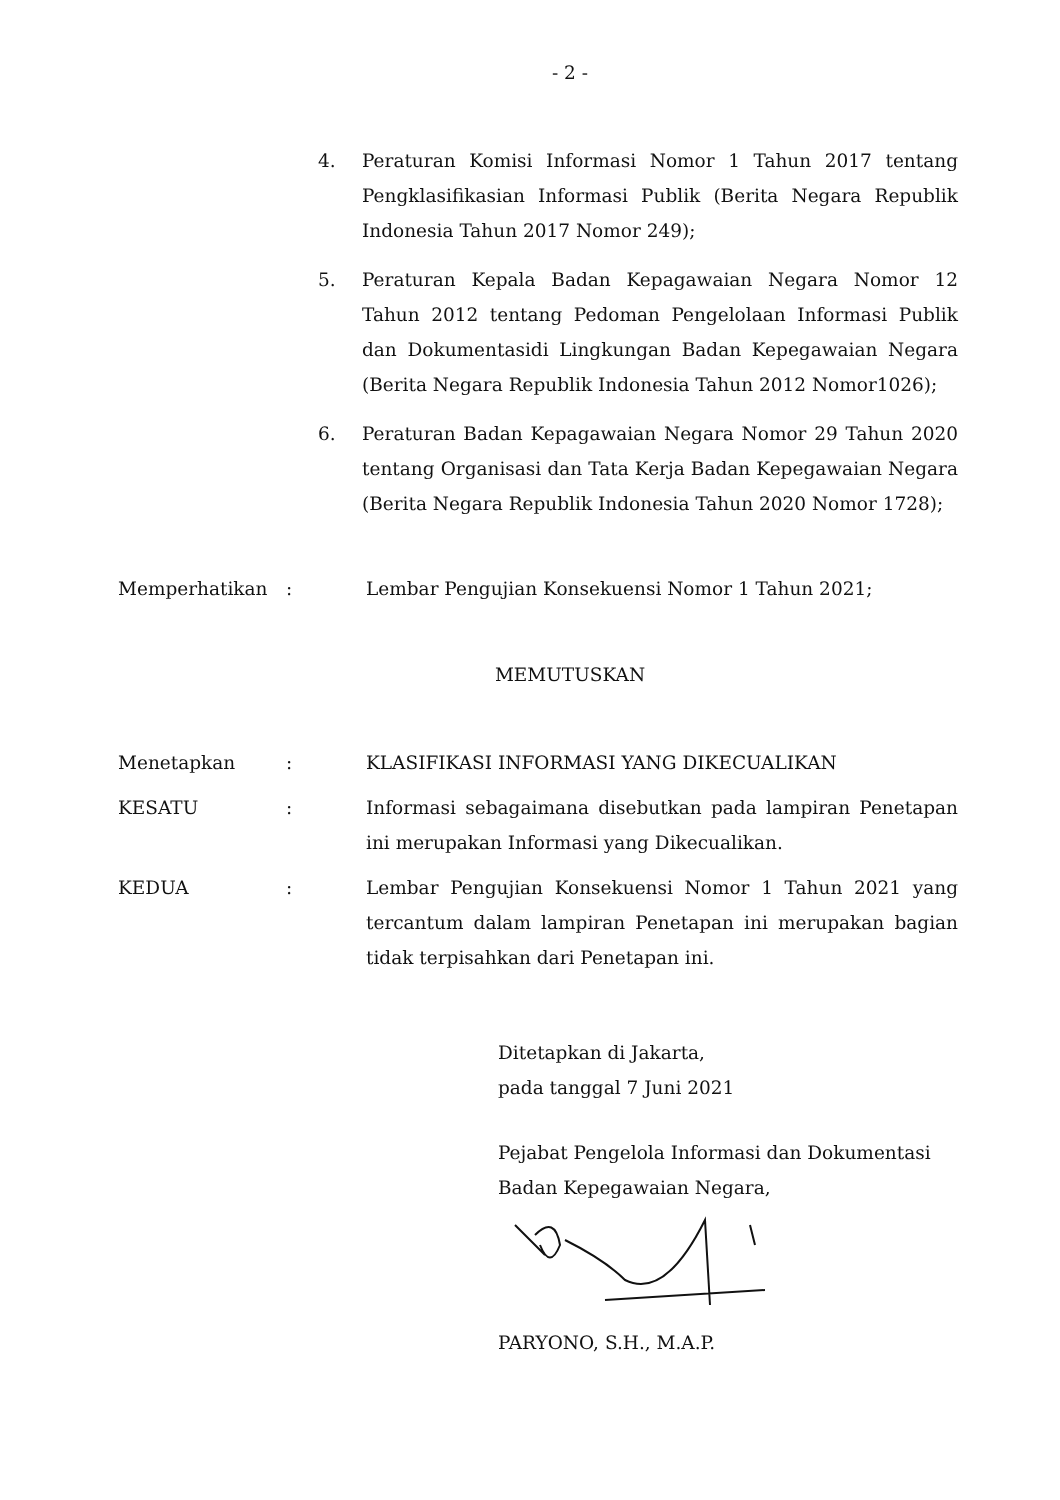- 2 -
4. Peraturan Komisi Informasi Nomor 1 Tahun 2017 tentang Pengklasifikasian Informasi Publik (Berita Negara Republik Indonesia Tahun 2017 Nomor 249);
5. Peraturan Kepala Badan Kepagawaian Negara Nomor 12 Tahun 2012 tentang Pedoman Pengelolaan Informasi Publik dan Dokumentasidi Lingkungan Badan Kepegawaian Negara (Berita Negara Republik Indonesia Tahun 2012 Nomor1026);
6. Peraturan Badan Kepagawaian Negara Nomor 29 Tahun 2020 tentang Organisasi dan Tata Kerja Badan Kepegawaian Negara (Berita Negara Republik Indonesia Tahun 2020 Nomor 1728);
Memperhatikan : Lembar Pengujian Konsekuensi Nomor 1 Tahun 2021;
MEMUTUSKAN
Menetapkan : KLASIFIKASI INFORMASI YANG DIKECUALIKAN
KESATU : Informasi sebagaimana disebutkan pada lampiran Penetapan ini merupakan Informasi yang Dikecualikan.
KEDUA : Lembar Pengujian Konsekuensi Nomor 1 Tahun 2021 yang tercantum dalam lampiran Penetapan ini merupakan bagian tidak terpisahkan dari Penetapan ini.
Ditetapkan di Jakarta,
pada tanggal 7 Juni 2021
Pejabat Pengelola Informasi dan Dokumentasi
Badan Kepegawaian Negara,
PARYONO, S.H., M.A.P.